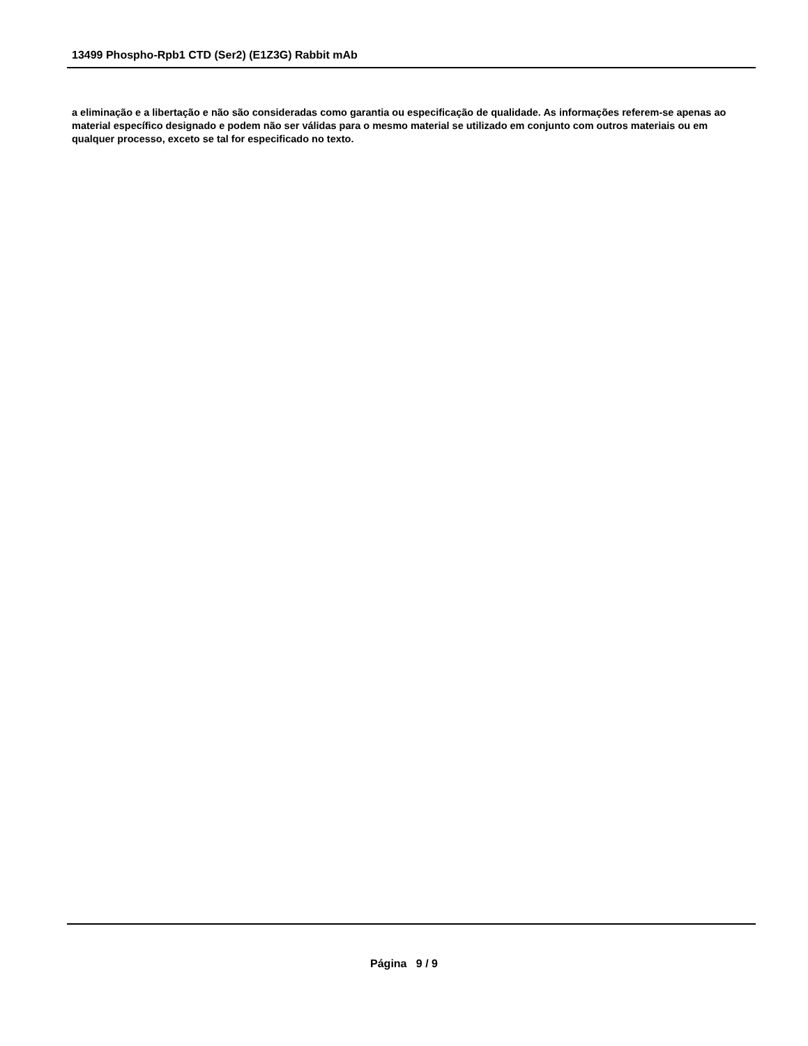13499 Phospho-Rpb1 CTD (Ser2) (E1Z3G) Rabbit mAb
a eliminação e a libertação e não são consideradas como garantia ou especificação de qualidade. As informações referem-se apenas ao material específico designado e podem não ser válidas para o mesmo material se utilizado em conjunto com outros materiais ou em qualquer processo, exceto se tal for especificado no texto.
Página 9 / 9